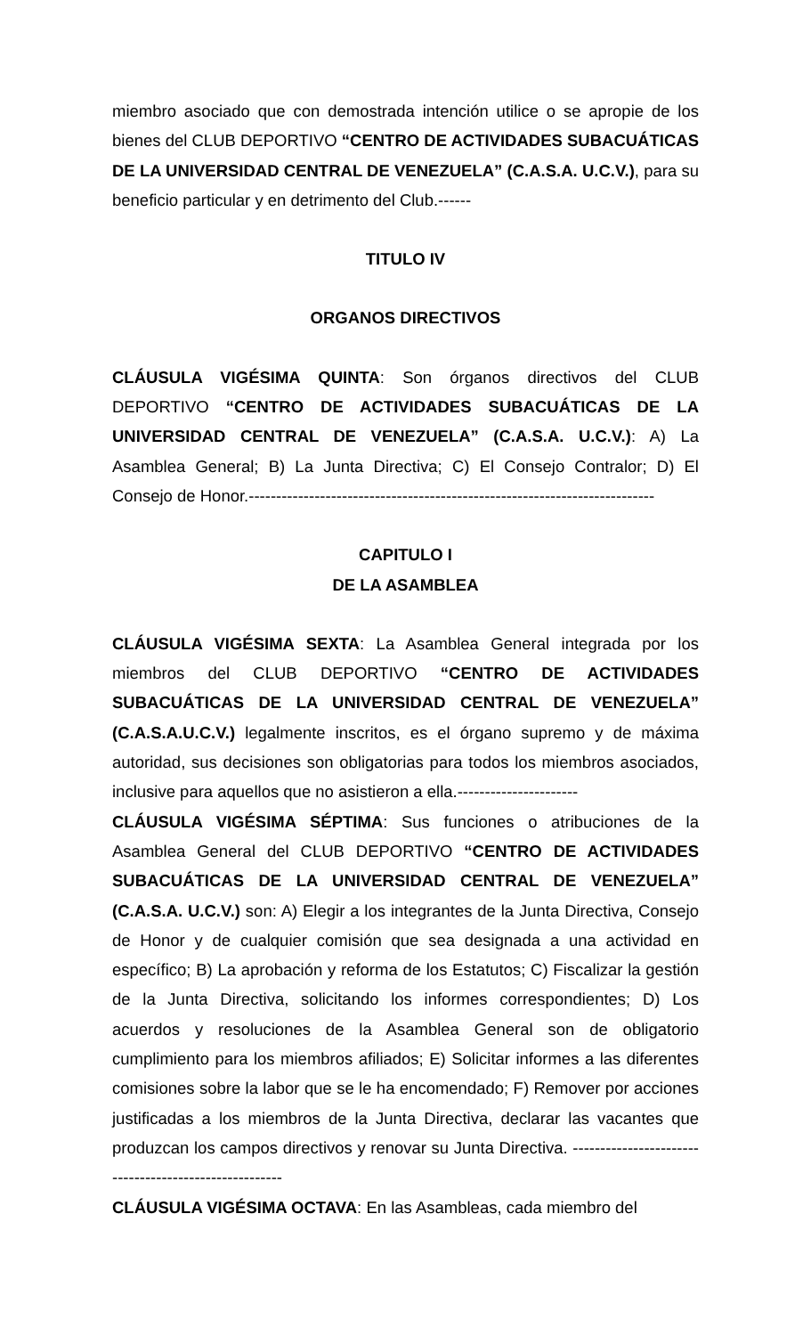miembro asociado que con demostrada intención utilice o se apropie de los bienes del CLUB DEPORTIVO “CENTRO DE ACTIVIDADES SUBACUÁTICAS DE LA UNIVERSIDAD CENTRAL DE VENEZUELA” (C.A.S.A. U.C.V.), para su beneficio particular y en detrimento del Club.------
TITULO IV
ORGANOS DIRECTIVOS
CLÁUSULA VIGÉSIMA QUINTA: Son órganos directivos del CLUB DEPORTIVO “CENTRO DE ACTIVIDADES SUBACUÁTICAS DE LA UNIVERSIDAD CENTRAL DE VENEZUELA” (C.A.S.A. U.C.V.): A) La Asamblea General; B) La Junta Directiva; C) El Consejo Contralor; D) El Consejo de Honor.--------------------------------------------------------------------------
CAPITULO I
DE LA ASAMBLEA
CLÁUSULA VIGÉSIMA SEXTA: La Asamblea General integrada por los miembros del CLUB DEPORTIVO “CENTRO DE ACTIVIDADES SUBACUÁTICAS DE LA UNIVERSIDAD CENTRAL DE VENEZUELA” (C.A.S.A.U.C.V.) legalmente inscritos, es el órgano supremo y de máxima autoridad, sus decisiones son obligatorias para todos los miembros asociados, inclusive para aquellos que no asistieron a ella.----------------------
CLÁUSULA VIGÉSIMA SÉPTIMA: Sus funciones o atribuciones de la Asamblea General del CLUB DEPORTIVO “CENTRO DE ACTIVIDADES SUBACUÁTICAS DE LA UNIVERSIDAD CENTRAL DE VENEZUELA” (C.A.S.A. U.C.V.) son: A) Elegir a los integrantes de la Junta Directiva, Consejo de Honor y de cualquier comisión que sea designada a una actividad en específico; B) La aprobación y reforma de los Estatutos; C) Fiscalizar la gestión de la Junta Directiva, solicitando los informes correspondientes; D) Los acuerdos y resoluciones de la Asamblea General son de obligatorio cumplimiento para los miembros afiliados; E) Solicitar informes a las diferentes comisiones sobre la labor que se le ha encomendado; F) Remover por acciones justificadas a los miembros de la Junta Directiva, declarar las vacantes que produzcan los campos directivos y renovar su Junta Directiva. ------------------------------------------------------
CLÁUSULA VIGÉSIMA OCTAVA: En las Asambleas, cada miembro del